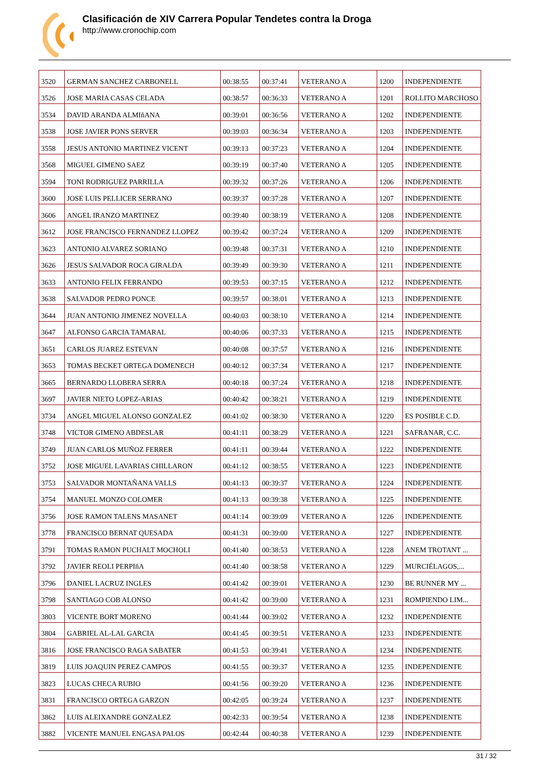Clasificación de XIV Carrera Popular Tendetes contra la Droga
http://www.cronochip.com
| 3520 | GERMAN SANCHEZ CARBONELL | 00:38:55 | 00:37:41 | VETERANO A | 1200 | INDEPENDIENTE |
| 3526 | JOSE MARIA CASAS CELADA | 00:38:57 | 00:36:33 | VETERANO A | 1201 | ROLLITO MARCHOSO |
| 3534 | DAVID ARANDA ALMIñANA | 00:39:01 | 00:36:56 | VETERANO A | 1202 | INDEPENDIENTE |
| 3538 | JOSE JAVIER PONS SERVER | 00:39:03 | 00:36:34 | VETERANO A | 1203 | INDEPENDIENTE |
| 3558 | JESUS ANTONIO MARTINEZ VICENT | 00:39:13 | 00:37:23 | VETERANO A | 1204 | INDEPENDIENTE |
| 3568 | MIGUEL GIMENO SAEZ | 00:39:19 | 00:37:40 | VETERANO A | 1205 | INDEPENDIENTE |
| 3594 | TONI RODRIGUEZ PARRILLA | 00:39:32 | 00:37:26 | VETERANO A | 1206 | INDEPENDIENTE |
| 3600 | JOSE LUIS PELLICER SERRANO | 00:39:37 | 00:37:28 | VETERANO A | 1207 | INDEPENDIENTE |
| 3606 | ANGEL IRANZO MARTINEZ | 00:39:40 | 00:38:19 | VETERANO A | 1208 | INDEPENDIENTE |
| 3612 | JOSE FRANCISCO FERNANDEZ LLOPEZ | 00:39:42 | 00:37:24 | VETERANO A | 1209 | INDEPENDIENTE |
| 3623 | ANTONIO ALVAREZ SORIANO | 00:39:48 | 00:37:31 | VETERANO A | 1210 | INDEPENDIENTE |
| 3626 | JESUS SALVADOR ROCA GIRALDA | 00:39:49 | 00:39:30 | VETERANO A | 1211 | INDEPENDIENTE |
| 3633 | ANTONIO FELIX FERRANDO | 00:39:53 | 00:37:15 | VETERANO A | 1212 | INDEPENDIENTE |
| 3638 | SALVADOR PEDRO PONCE | 00:39:57 | 00:38:01 | VETERANO A | 1213 | INDEPENDIENTE |
| 3644 | JUAN ANTONIO JIMENEZ NOVELLA | 00:40:03 | 00:38:10 | VETERANO A | 1214 | INDEPENDIENTE |
| 3647 | ALFONSO GARCIA TAMARAL | 00:40:06 | 00:37:33 | VETERANO A | 1215 | INDEPENDIENTE |
| 3651 | CARLOS JUAREZ ESTEVAN | 00:40:08 | 00:37:57 | VETERANO A | 1216 | INDEPENDIENTE |
| 3653 | TOMAS BECKET ORTEGA DOMENECH | 00:40:12 | 00:37:34 | VETERANO A | 1217 | INDEPENDIENTE |
| 3665 | BERNARDO LLOBERA SERRA | 00:40:18 | 00:37:24 | VETERANO A | 1218 | INDEPENDIENTE |
| 3697 | JAVIER NIETO LOPEZ-ARIAS | 00:40:42 | 00:38:21 | VETERANO A | 1219 | INDEPENDIENTE |
| 3734 | ANGEL MIGUEL ALONSO GONZALEZ | 00:41:02 | 00:38:30 | VETERANO A | 1220 | ES POSIBLE C.D. |
| 3748 | VICTOR GIMENO ABDESLAR | 00:41:11 | 00:38:29 | VETERANO A | 1221 | SAFRANAR, C.C. |
| 3749 | JUAN CARLOS MUÑOZ FERRER | 00:41:11 | 00:39:44 | VETERANO A | 1222 | INDEPENDIENTE |
| 3752 | JOSE MIGUEL LAVARIAS CHILLARON | 00:41:12 | 00:38:55 | VETERANO A | 1223 | INDEPENDIENTE |
| 3753 | SALVADOR MONTAÑANA VALLS | 00:41:13 | 00:39:37 | VETERANO A | 1224 | INDEPENDIENTE |
| 3754 | MANUEL MONZO COLOMER | 00:41:13 | 00:39:38 | VETERANO A | 1225 | INDEPENDIENTE |
| 3756 | JOSE RAMON TALENS MASANET | 00:41:14 | 00:39:09 | VETERANO A | 1226 | INDEPENDIENTE |
| 3778 | FRANCISCO BERNAT QUESADA | 00:41:31 | 00:39:00 | VETERANO A | 1227 | INDEPENDIENTE |
| 3791 | TOMAS RAMON PUCHALT MOCHOLI | 00:41:40 | 00:38:53 | VETERANO A | 1228 | ANEM TROTANT ... |
| 3792 | JAVIER REOLI PERPIñA | 00:41:40 | 00:38:58 | VETERANO A | 1229 | MURCIÉLAGOS,... |
| 3796 | DANIEL LACRUZ INGLES | 00:41:42 | 00:39:01 | VETERANO A | 1230 | BE RUNNER MY ... |
| 3798 | SANTIAGO COB ALONSO | 00:41:42 | 00:39:00 | VETERANO A | 1231 | ROMPIENDO LIM... |
| 3803 | VICENTE BORT MORENO | 00:41:44 | 00:39:02 | VETERANO A | 1232 | INDEPENDIENTE |
| 3804 | GABRIEL AL-LAL GARCIA | 00:41:45 | 00:39:51 | VETERANO A | 1233 | INDEPENDIENTE |
| 3816 | JOSE FRANCISCO RAGA SABATER | 00:41:53 | 00:39:41 | VETERANO A | 1234 | INDEPENDIENTE |
| 3819 | LUIS JOAQUIN PEREZ CAMPOS | 00:41:55 | 00:39:37 | VETERANO A | 1235 | INDEPENDIENTE |
| 3823 | LUCAS CHECA RUBIO | 00:41:56 | 00:39:20 | VETERANO A | 1236 | INDEPENDIENTE |
| 3831 | FRANCISCO ORTEGA GARZON | 00:42:05 | 00:39:24 | VETERANO A | 1237 | INDEPENDIENTE |
| 3862 | LUIS ALEIXANDRE GONZALEZ | 00:42:33 | 00:39:54 | VETERANO A | 1238 | INDEPENDIENTE |
| 3882 | VICENTE MANUEL ENGASA PALOS | 00:42:44 | 00:40:38 | VETERANO A | 1239 | INDEPENDIENTE |
31 / 32